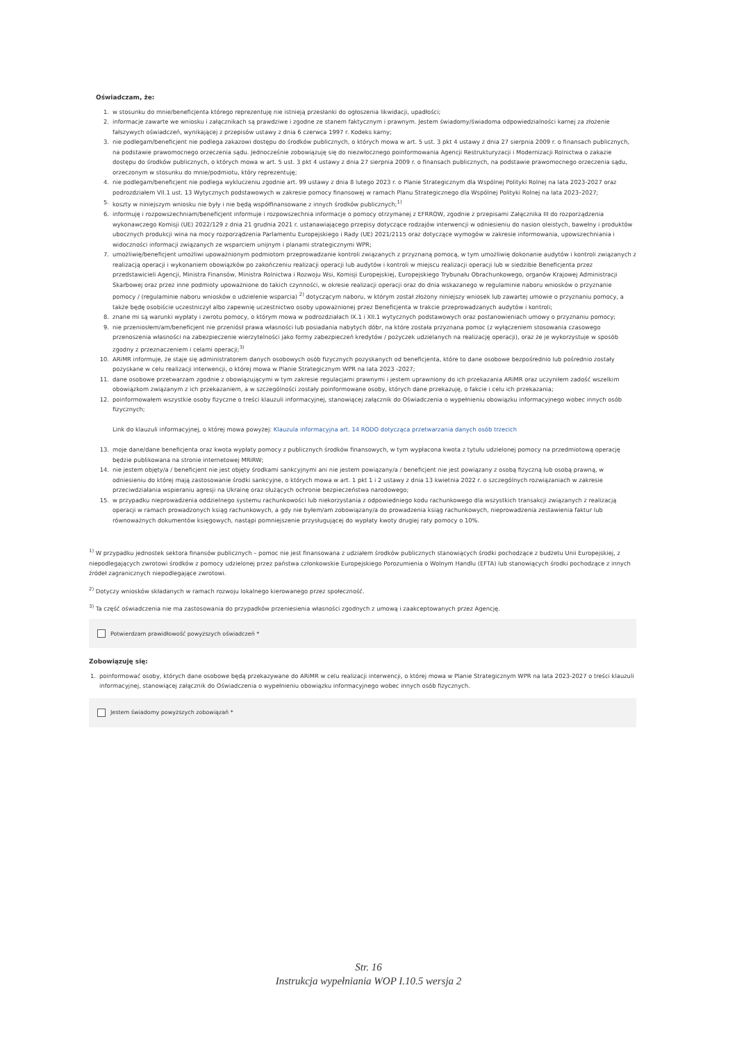Oświadczam, że:
1. w stosunku do mnie/beneficjenta którego reprezentuję nie istnieją przesłanki do ogłoszenia likwidacji, upadłości;
2. informacje zawarte we wniosku i załącznikach są prawdziwe i zgodne ze stanem faktycznym i prawnym. Jestem świadomy/świadoma odpowiedzialności karnej za złożenie fałszywych oświadczeń, wynikającej z przepisów ustawy z dnia 6 czerwca 1997 r. Kodeks karny;
3. nie podlegam/beneficjent nie podlega zakazowi dostępu do środków publicznych, o których mowa w art. 5 ust. 3 pkt 4 ustawy z dnia 27 sierpnia 2009 r. o finansach publicznych, na podstawie prawomocnego orzeczenia sądu. Jednocześnie zobowiązuję się do niezwłocznego poinformowania Agencji Restrukturyzacji i Modernizacji Rolnictwa o zakazie dostępu do środków publicznych, o których mowa w art. 5 ust. 3 pkt 4 ustawy z dnia 27 sierpnia 2009 r. o finansach publicznych, na podstawie prawomocnego orzeczenia sądu, orzeczonym w stosunku do mnie/podmiotu, który reprezentuję;
4. nie podlegam/beneficjent nie podlega wykluczeniu zgodnie art. 99 ustawy z dnia 8 lutego 2023 r. o Planie Strategicznym dla Wspólnej Polityki Rolnej na lata 2023-2027 oraz podrozdziałem VII.1 ust. 13 Wytycznych podstawowych w zakresie pomocy finansowej w ramach Planu Strategicznego dla Wspólnej Polityki Rolnej na lata 2023–2027;
5. koszty w niniejszym wniosku nie były i nie będą współfinansowane z innych środków publicznych;<sup>1)</sup>
6. informuję i rozpowszechniam/beneficjent informuje i rozpowszechnia informacje o pomocy otrzymanej z EFRROW, zgodnie z przepisami Załącznika III do rozporządzenia wykonawczego Komisji (UE) 2022/129 z dnia 21 grudnia 2021 r. ustanawiającego przepisy dotyczące rodzajów interwencji w odniesieniu do nasion oleistych, bawełny i produktów ubocznych produkcji wina na mocy rozporządzenia Parlamentu Europejskiego i Rady (UE) 2021/2115 oraz dotyczące wymogów w zakresie informowania, upowszechniania i widoczności informacji związanych ze wsparciem unijnym i planami strategicznymi WPR;
7. umożliwię/beneficjent umożliwi upoważnionym podmiotom przeprowadzanie kontroli związanych z przyznaną pomocą, w tym umożliwię dokonanie audytów i kontroli związanych z realizacją operacji i wykonaniem obowiązków po zakończeniu realizacji operacji lub audytów i kontroli w miejscu realizacji operacji lub w siedzibie Beneficjenta przez przedstawicieli Agencji, Ministra Finansów, Ministra Rolnictwa i Rozwoju Wsi, Komisji Europejskiej, Europejskiego Trybunału Obrachunkowego, organów Krajowej Administracji Skarbowej oraz przez inne podmioty upoważnione do takich czynności, w okresie realizacji operacji oraz do dnia wskazanego w regulaminie naboru wniosków o przyznanie pomocy / (regulaminie naboru wniosków o udzielenie wsparcia) <sup>2)</sup> dotyczącym naboru, w którym został złożony niniejszy wniosek lub zawartej umowie o przyznaniu pomocy, a także będę osobiście uczestniczył albo zapewnię uczestnictwo osoby upoważnionej przez Beneficjenta w trakcie przeprowadzanych audytów i kontroli;
8. znane mi są warunki wypłaty i zwrotu pomocy, o którym mowa w podrozdziałach IX.1 i XII.1 wytycznych podstawowych oraz postanowieniach umowy o przyznaniu pomocy;
9. nie przeniosłem/am/beneficjent nie przeniósł prawa własności lub posiadania nabytych dóbr, na które została przyznana pomoc (z wyłączeniem stosowania czasowego przenoszenia własności na zabezpieczenie wierzytelności jako formy zabezpieczeń kredytów / pożyczek udzielanych na realizację operacji), oraz że je wykorzystuje w sposób zgodny z przeznaczeniem i celami operacji;<sup>3)</sup>
10. ARiMR informuje, że staje się administratorem danych osobowych osób fizycznych pozyskanych od beneficjenta, które to dane osobowe bezpośrednio lub pośrednio zostały pozyskane w celu realizacji interwencji, o której mowa w Planie Strategicznym WPR na lata 2023 -2027;
11. dane osobowe przetwarzam zgodnie z obowiązującymi w tym zakresie regulacjami prawnymi i jestem uprawniony do ich przekazania ARiMR oraz uczyniłem zadość wszelkim obowiązkom związanym z ich przekazaniem, a w szczególności zostały poinformowane osoby, których dane przekazuję, o fakcie i celu ich przekazania;
12. poinformowałem wszystkie osoby fizyczne o treści klauzuli informacyjnej, stanowiącej załącznik do Oświadczenia o wypełnieniu obowiązku informacyjnego wobec innych osób fizycznych;
Link do klauzuli informacyjnej, o której mowa powyżej: Klauzula informacyjna art. 14 RODO dotycząca przetwarzania danych osób trzecich
13. moje dane/dane beneficjenta oraz kwota wypłaty pomocy z publicznych środków finansowych, w tym wypłacona kwota z tytułu udzielonej pomocy na przedmiotową operację będzie publikowana na stronie internetowej MRiRW;
14. nie jestem objęty/a / beneficjent nie jest objęty środkami sankcyjnymi ani nie jestem powiązany/a / beneficjent nie jest powiązany z osobą fizyczną lub osobą prawną, w odniesieniu do której mają zastosowanie środki sankcyjne, o których mowa w art. 1 pkt 1 i 2 ustawy z dnia 13 kwietnia 2022 r. o szczególnych rozwiązaniach w zakresie przeciwdziałania wspieraniu agresji na Ukrainę oraz służących ochronie bezpieczeństwa narodowego;
15. w przypadku nieprowadzenia oddzielnego systemu rachunkowości lub niekorzystania z odpowiedniego kodu rachunkowego dla wszystkich transakcji związanych z realizacją operacji w ramach prowadzonych ksiąg rachunkowych, a gdy nie byłem/am zobowiązany/a do prowadzenia ksiąg rachunkowych, nieprowadzenia zestawienia faktur lub równoważnych dokumentów księgowych, nastąpi pomniejszenie przysługującej do wypłaty kwoty drugiej raty pomocy o 10%.
<sup>1)</sup> W przypadku jednostek sektora finansów publicznych – pomoc nie jest finansowana z udziałem środków publicznych stanowiących środki pochodzące z budżetu Unii Europejskiej, z niepodlegających zwrotowi środków z pomocy udzielonej przez państwa członkowskie Europejskiego Porozumienia o Wolnym Handlu (EFTA) lub stanowiących środki pochodzące z innych źródeł zagranicznych niepodlegające zwrotowi.
<sup>2)</sup> Dotyczy wniosków składanych w ramach rozwoju lokalnego kierowanego przez społeczność.
<sup>3)</sup> Ta część oświadczenia nie ma zastosowania do przypadków przeniesienia własności zgodnych z umową i zaakceptowanych przez Agencję.
Potwierdzam prawidłowość powyższych oświadczeń *
Zobowiązuję się:
1. poinformować osoby, których dane osobowe będą przekazywane do ARiMR w celu realizacji interwencji, o której mowa w Planie Strategicznym WPR na lata 2023-2027 o treści klauzuli informacyjnej, stanowiącej załącznik do Oświadczenia o wypełnieniu obowiązku informacyjnego wobec innych osób fizycznych.
Jestem świadomy powyższych zobowiązań *
Str. 16
Instrukcja wypełniania WOP I.10.5 wersja 2